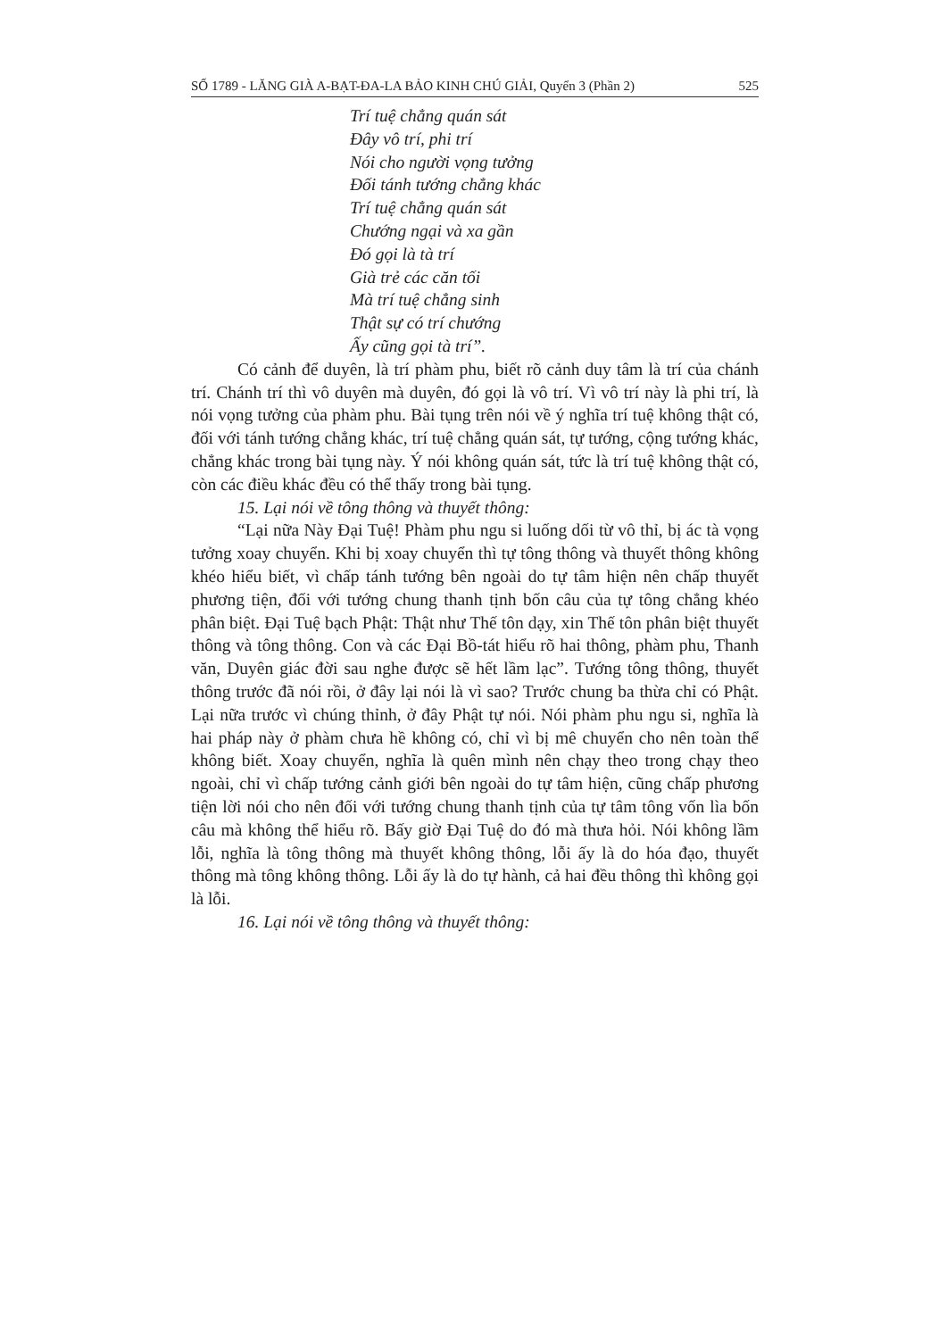SỐ 1789 - LĂNG GIÀ A-BẠT-ĐA-LA BẢO KINH CHÚ GIẢI, Quyển 3 (Phần 2) 525
Trí tuệ chẳng quán sát
Đây vô trí, phi trí
Nói cho người vọng tưởng
Đối tánh tướng chẳng khác
Trí tuệ chẳng quán sát
Chướng ngại và xa gần
Đó gọi là tà trí
Già trẻ các căn tối
Mà trí tuệ chẳng sinh
Thật sự có trí chướng
Ấy cũng gọi tà trí”.
Có cảnh để duyên, là trí phàm phu, biết rõ cảnh duy tâm là trí của chánh trí. Chánh trí thì vô duyên mà duyên, đó gọi là vô trí. Vì vô trí này là phi trí, là nói vọng tưởng của phàm phu. Bài tụng trên nói về ý nghĩa trí tuệ không thật có, đối với tánh tướng chẳng khác, trí tuệ chẳng quán sát, tự tướng, cộng tướng khác, chẳng khác trong bài tụng này. Ý nói không quán sát, tức là trí tuệ không thật có, còn các điều khác đều có thể thấy trong bài tụng.
15. Lại nói về tông thông và thuyết thông:
“Lại nữa Này Đại Tuệ! Phàm phu ngu si luống dối từ vô thỉ, bị ác tà vọng tưởng xoay chuyển. Khi bị xoay chuyển thì tự tông thông và thuyết thông không khéo hiểu biết, vì chấp tánh tướng bên ngoài do tự tâm hiện nên chấp thuyết phương tiện, đối với tướng chung thanh tịnh bốn câu của tự tông chẳng khéo phân biệt. Đại Tuệ bạch Phật: Thật như Thế tôn dạy, xin Thế tôn phân biệt thuyết thông và tông thông. Con và các Đại Bồ-tát hiểu rõ hai thông, phàm phu, Thanh văn, Duyên giác đời sau nghe được sẽ hết lầm lạc”. Tướng tông thông, thuyết thông trước đã nói rồi, ở đây lại nói là vì sao? Trước chung ba thừa chỉ có Phật. Lại nữa trước vì chúng thỉnh, ở đây Phật tự nói. Nói phàm phu ngu si, nghĩa là hai pháp này ở phàm chưa hề không có, chỉ vì bị mê chuyển cho nên toàn thể không biết. Xoay chuyển, nghĩa là quên mình nên chạy theo trong chạy theo ngoài, chỉ vì chấp tướng cảnh giới bên ngoài do tự tâm hiện, cũng chấp phương tiện lời nói cho nên đối với tướng chung thanh tịnh của tự tâm tông vốn lìa bốn câu mà không thể hiểu rõ. Bấy giờ Đại Tuệ do đó mà thưa hỏi. Nói không lầm lỗi, nghĩa là tông thông mà thuyết không thông, lỗi ấy là do hóa đạo, thuyết thông mà tông không thông. Lỗi ấy là do tự hành, cả hai đều thông thì không gọi là lỗi.
16. Lại nói về tông thông và thuyết thông: